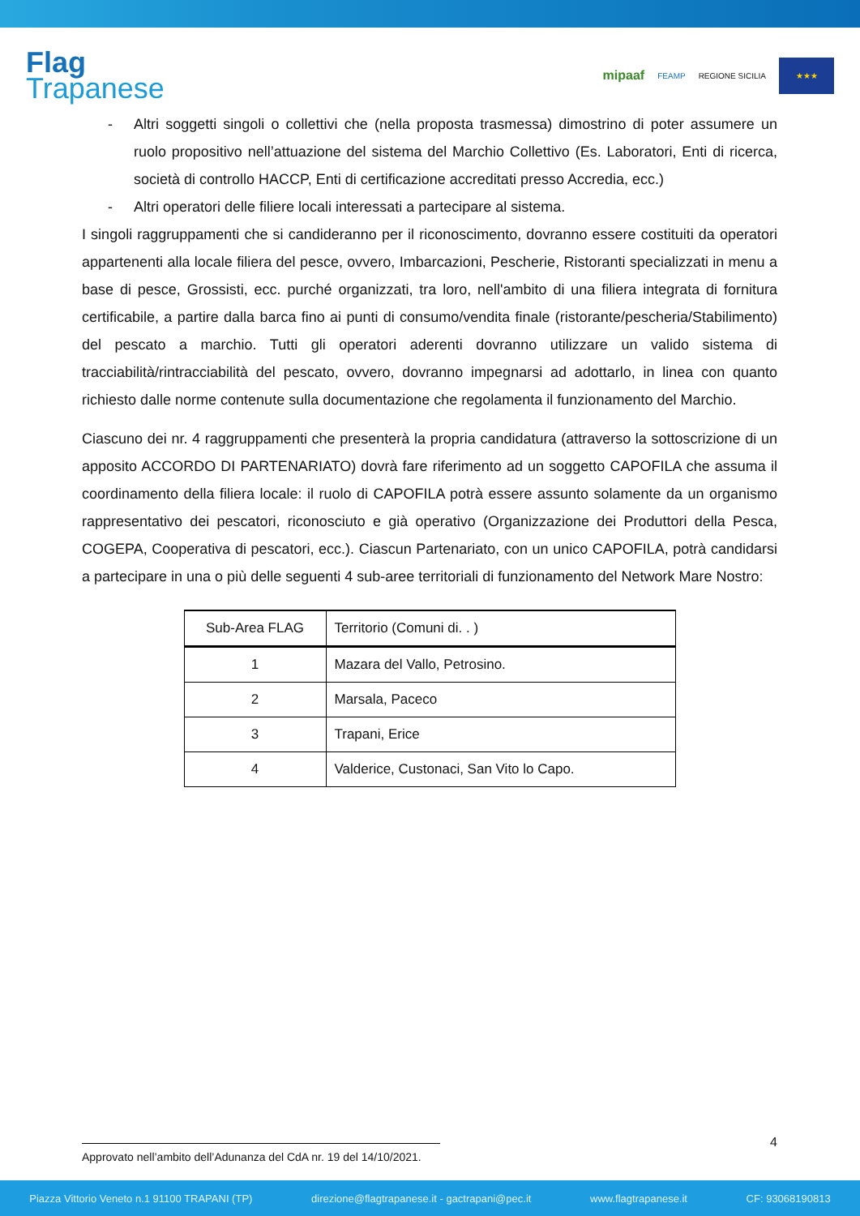Flag
Trapanese
mipaaf FEAMP REGIONE SICILIA ★★★
- Altri soggetti singoli o collettivi che (nella proposta trasmessa) dimostrino di poter assumere un ruolo propositivo nell’attuazione del sistema del Marchio Collettivo (Es. Laboratori, Enti di ricerca, società di controllo HACCP, Enti di certificazione accreditati presso Accredia, ecc.)
- Altri operatori delle filiere locali interessati a partecipare al sistema.
I singoli raggruppamenti che si candideranno per il riconoscimento, dovranno essere costituiti da operatori appartenenti alla locale filiera del pesce, ovvero, Imbarcazioni, Pescherie, Ristoranti specializzati in menu a base di pesce, Grossisti, ecc. purché organizzati, tra loro, nell'ambito di una filiera integrata di fornitura certificabile, a partire dalla barca fino ai punti di consumo/vendita finale (ristorante/pescheria/Stabilimento) del pescato a marchio. Tutti gli operatori aderenti dovranno utilizzare un valido sistema di tracciabilità/rintracciabilità del pescato, ovvero, dovranno impegnarsi ad adottarlo, in linea con quanto richiesto dalle norme contenute sulla documentazione che regolamenta il funzionamento del Marchio.
Ciascuno dei nr. 4 raggruppamenti che presenterà la propria candidatura (attraverso la sottoscrizione di un apposito ACCORDO DI PARTENARIATO) dovrà fare riferimento ad un soggetto CAPOFILA che assuma il coordinamento della filiera locale: il ruolo di CAPOFILA potrà essere assunto solamente da un organismo rappresentativo dei pescatori, riconosciuto e già operativo (Organizzazione dei Produttori della Pesca, COGEPA, Cooperativa di pescatori, ecc.). Ciascun Partenariato, con un unico CAPOFILA, potrà candidarsi a partecipare in una o più delle seguenti 4 sub-aree territoriali di funzionamento del Network Mare Nostro:
| Sub-Area FLAG | Territorio (Comuni di. . ) |
| --- | --- |
| 1 | Mazara del Vallo, Petrosino. |
| 2 | Marsala, Paceco |
| 3 | Trapani, Erice |
| 4 | Valderice, Custonaci, San Vito lo Capo. |
4
Approvato nell’ambito dell’Adunanza del CdA nr. 19 del 14/10/2021.
Piazza Vittorio Veneto n.1 91100 TRAPANI (TP) direzione@flagtrapanese.it - gactrapani@pec.it www.flagtrapanese.it CF: 93068190813